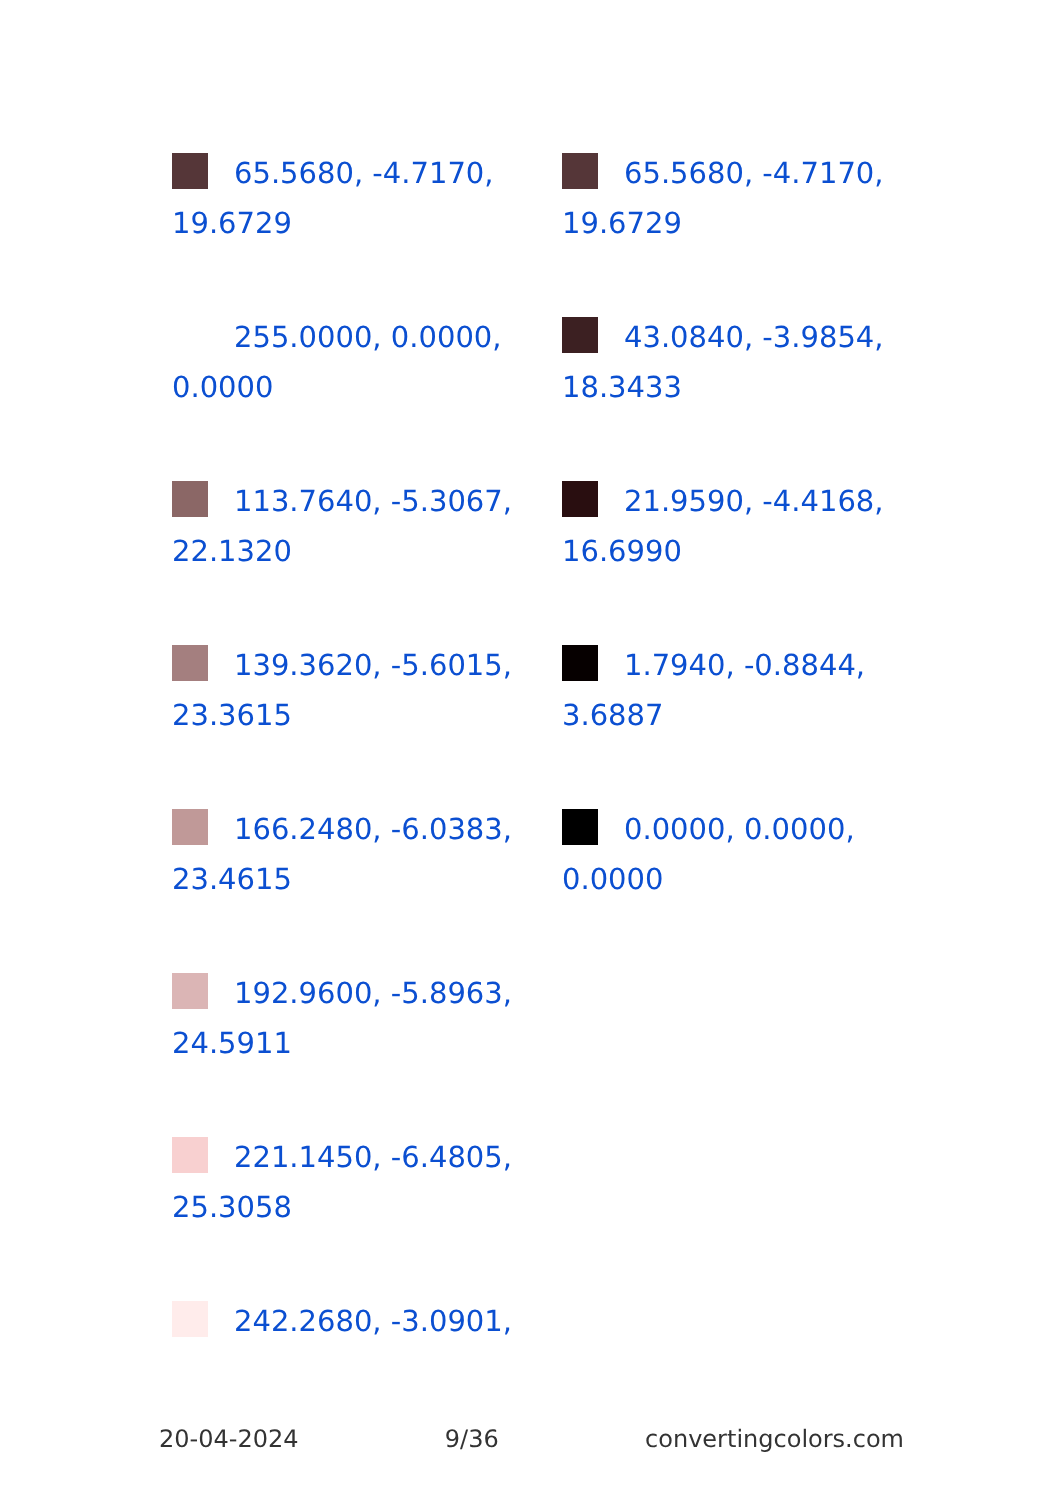65.5680, -4.7170, 19.6729
65.5680, -4.7170, 19.6729
255.0000, 0.0000, 0.0000
43.0840, -3.9854, 18.3433
113.7640, -5.3067, 22.1320
21.9590, -4.4168, 16.6990
139.3620, -5.6015, 23.3615
1.7940, -0.8844, 3.6887
166.2480, -6.0383, 23.4615
0.0000, 0.0000, 0.0000
192.9600, -5.8963, 24.5911
221.1450, -6.4805, 25.3058
242.2680, -3.0901,
20-04-2024 9/36 convertingcolors.com